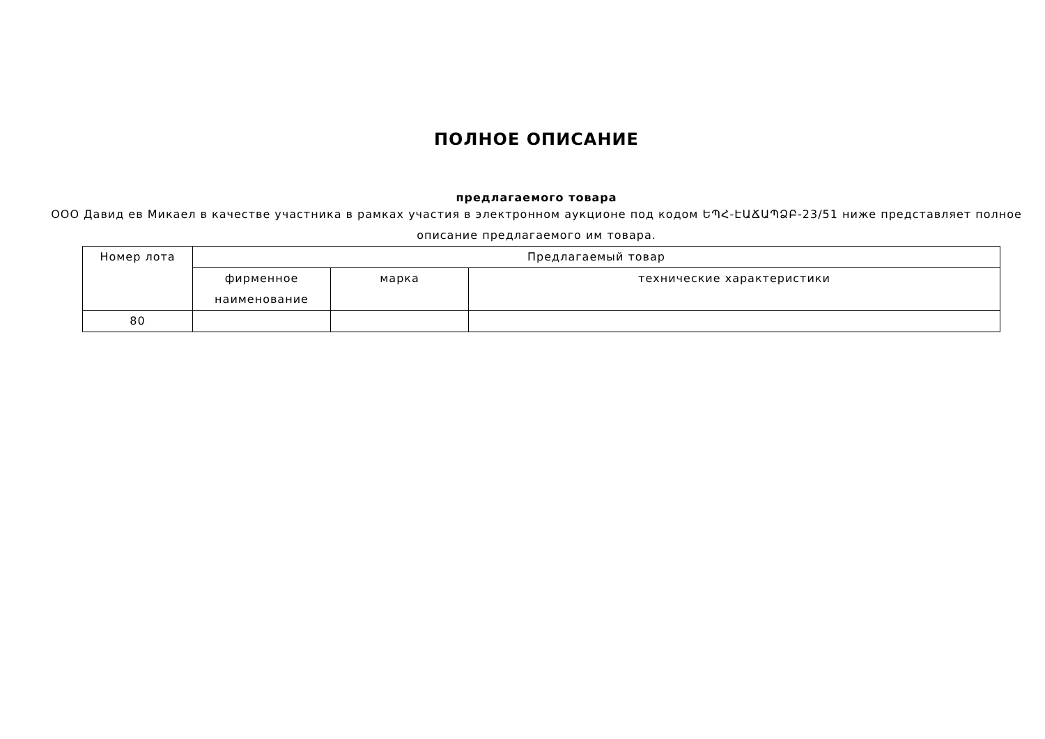ПОЛНОЕ ОПИСАНИЕ
предлагаемого товара
ООО Давид ев Микаел в качестве участника в рамках участия в электронном аукционе под кодом ԵՊՀ-ԷԱՃԱՊՁԲ-23/51 ниже представляет полное описание предлагаемого им товара.
| Номер лота | Предлагаемый товар | | |
| --- | --- | --- | --- |
| | фирменное наименование | марка | технические характеристики |
| 80 | | | |